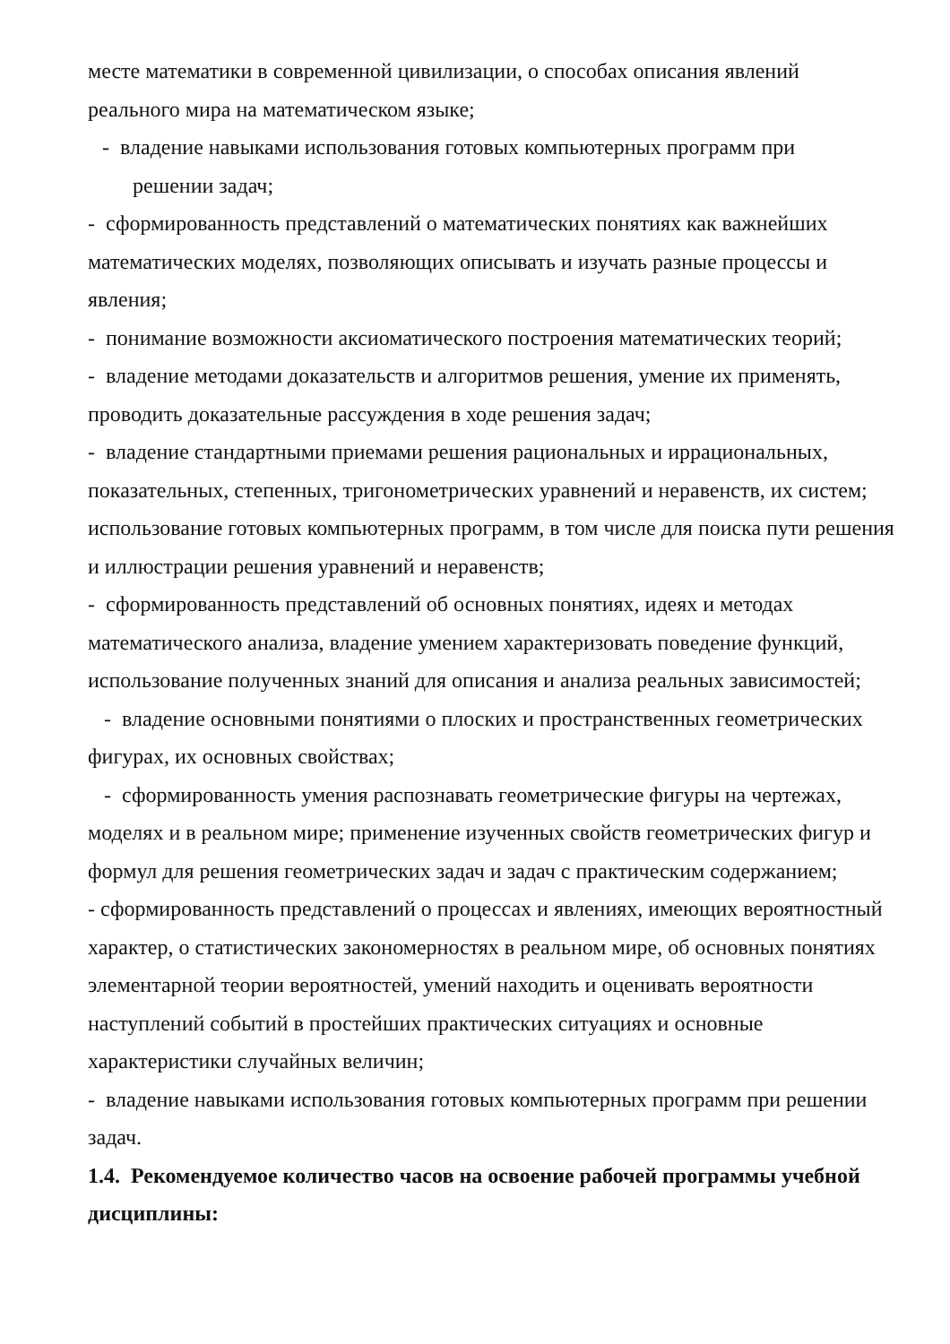месте математики в современной цивилизации, о способах описания явлений реального мира на математическом языке;
- владение навыками использования готовых компьютерных программ при
решении задач;
- сформированность представлений о математических понятиях как важнейших математических моделях, позволяющих описывать и изучать разные процессы и явления;
- понимание возможности аксиоматического построения математических теорий;
- владение методами доказательств и алгоритмов решения, умение их применять, проводить доказательные рассуждения в ходе решения задач;
- владение стандартными приемами решения рациональных и иррациональных, показательных, степенных, тригонометрических уравнений и неравенств, их систем; использование готовых компьютерных программ, в том числе для поиска пути решения и иллюстрации решения уравнений и неравенств;
- сформированность представлений об основных понятиях, идеях и методах математического анализа, владение умением характеризовать поведение функций, использование полученных знаний для описания и анализа реальных зависимостей;
- владение основными понятиями о плоских и пространственных геометрических фигурах, их основных свойствах;
- сформированность умения распознавать геометрические фигуры на чертежах, моделях и в реальном мире; применение изученных свойств геометрических фигур и формул для решения геометрических задач и задач с практическим содержанием;
- сформированность представлений о процессах и явлениях, имеющих вероятностный характер, о статистических закономерностях в реальном мире, об основных понятиях элементарной теории вероятностей, умений находить и оценивать вероятности наступлений событий в простейших практических ситуациях и основные характеристики случайных величин;
- владение навыками использования готовых компьютерных программ при решении задач.
1.4. Рекомендуемое количество часов на освоение рабочей программы учебной дисциплины: